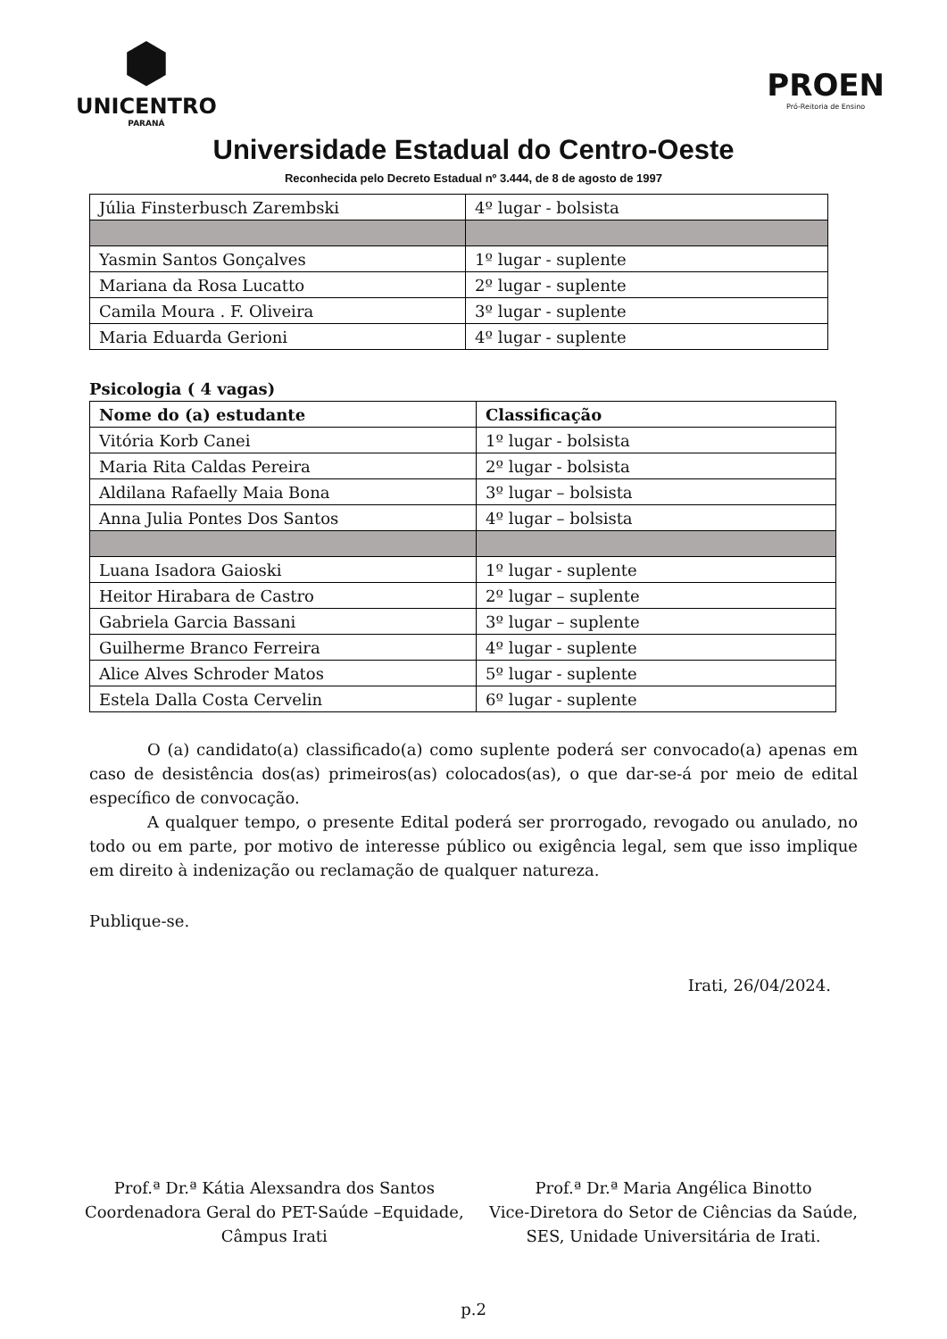⬢
UNICENTRO
PARANÁ
PROEN
Pró-Reitoria de Ensino
Universidade Estadual do Centro-Oeste
Reconhecida pelo Decreto Estadual nº 3.444, de 8 de agosto de 1997
| Júlia Finsterbusch Zarembski | 4º lugar - bolsista |
| Yasmin Santos Gonçalves | 1º lugar - suplente |
| Mariana da Rosa Lucatto | 2º lugar - suplente |
| Camila Moura . F. Oliveira | 3º lugar - suplente |
| Maria Eduarda Gerioni | 4º lugar - suplente |
Psicologia ( 4 vagas)
| Nome do (a) estudante | Classificação |
| --- | --- |
| Vitória Korb Canei | 1º lugar - bolsista |
| Maria Rita Caldas Pereira | 2º lugar - bolsista |
| Aldilana Rafaelly Maia Bona | 3º lugar – bolsista |
| Anna Julia Pontes Dos Santos | 4º lugar – bolsista |
| Luana Isadora Gaioski | 1º lugar - suplente |
| Heitor Hirabara de Castro | 2º lugar – suplente |
| Gabriela Garcia Bassani | 3º lugar – suplente |
| Guilherme Branco Ferreira | 4º lugar - suplente |
| Alice Alves Schroder Matos | 5º lugar - suplente |
| Estela Dalla Costa Cervelin | 6º lugar - suplente |
O (a) candidato(a) classificado(a) como suplente poderá ser convocado(a) apenas em caso de desistência dos(as) primeiros(as) colocados(as), o que dar-se-á por meio de edital específico de convocação.
A qualquer tempo, o presente Edital poderá ser prorrogado, revogado ou anulado, no todo ou em parte, por motivo de interesse público ou exigência legal, sem que isso implique em direito à indenização ou reclamação de qualquer natureza.
Publique-se.
Irati, 26/04/2024.
Prof.ª Dr.ª Kátia Alexsandra dos Santos
Coordenadora Geral do PET-Saúde –Equidade,
Câmpus Irati
Prof.ª Dr.ª Maria Angélica Binotto
Vice-Diretora do Setor de Ciências da Saúde,
SES, Unidade Universitária de Irati.
p.2